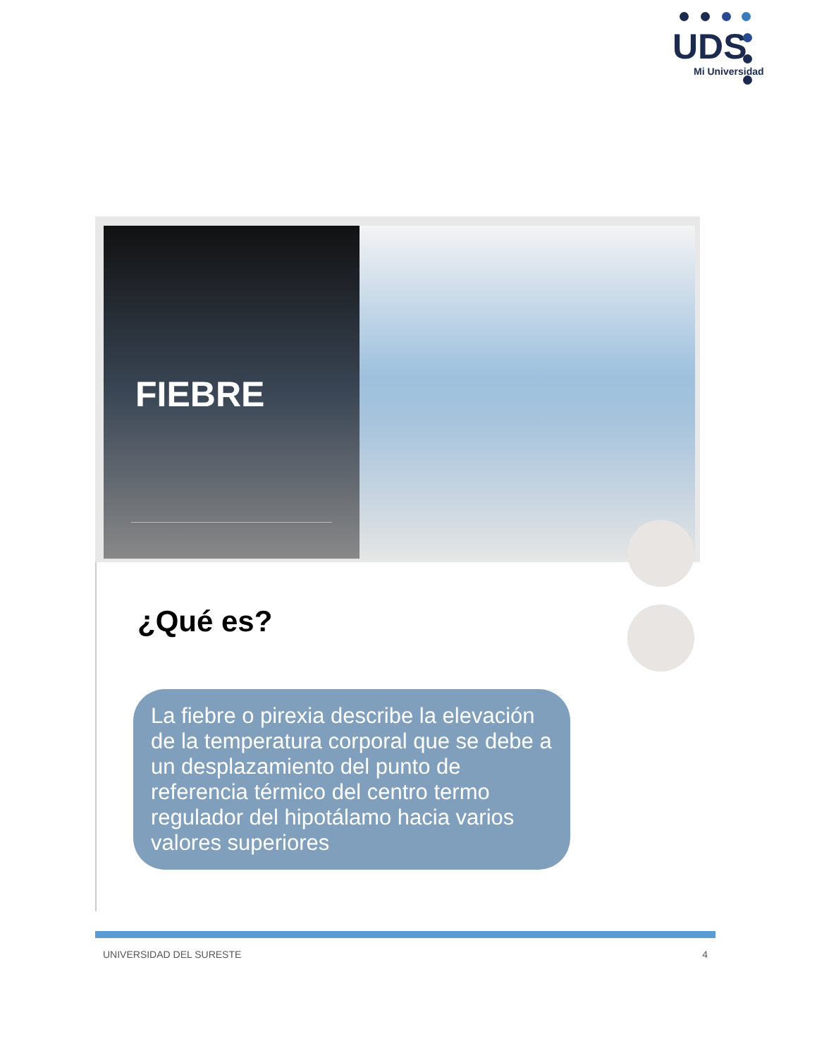UDS
Mi Universidad
FIEBRE
¿Qué es?
La fiebre o pirexia describe la elevación de la temperatura corporal que se debe a un desplazamiento del punto de referencia térmico del centro termo regulador del hipotálamo hacia varios valores superiores
UNIVERSIDAD DEL SURESTE 4